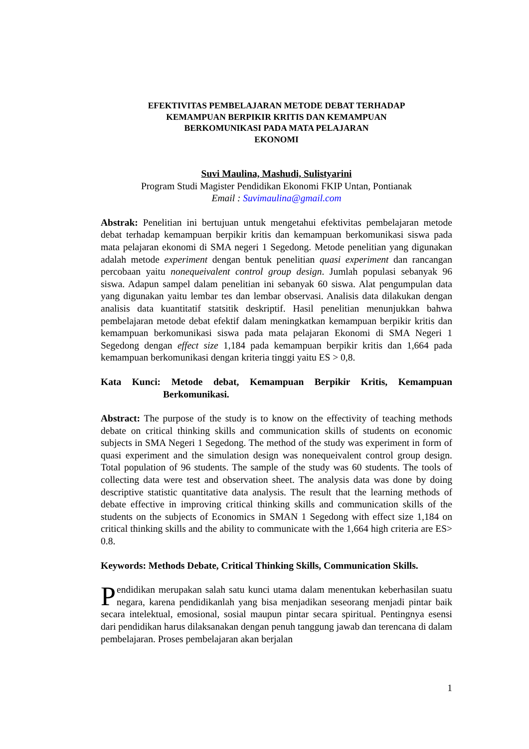EFEKTIVITAS PEMBELAJARAN METODE DEBAT TERHADAP
KEMAMPUAN BERPIKIR KRITIS DAN KEMAMPUAN
BERKOMUNIKASI PADA MATA PELAJARAN
EKONOMI
Suvi Maulina, Mashudi, Sulistyarini
Program Studi Magister Pendidikan Ekonomi FKIP Untan, Pontianak
Email : Suvimaulina@gmail.com
Abstrak: Penelitian ini bertujuan untuk mengetahui efektivitas pembelajaran metode debat terhadap kemampuan berpikir kritis dan kemampuan berkomunikasi siswa pada mata pelajaran ekonomi di SMA negeri 1 Segedong. Metode penelitian yang digunakan adalah metode experiment dengan bentuk penelitian quasi experiment dan rancangan percobaan yaitu nonequeivalent control group design. Jumlah populasi sebanyak 96 siswa. Adapun sampel dalam penelitian ini sebanyak 60 siswa. Alat pengumpulan data yang digunakan yaitu lembar tes dan lembar observasi. Analisis data dilakukan dengan analisis data kuantitatif statsitik deskriptif. Hasil penelitian menunjukkan bahwa pembelajaran metode debat efektif dalam meningkatkan kemampuan berpikir kritis dan kemampuan berkomunikasi siswa pada mata pelajaran Ekonomi di SMA Negeri 1 Segedong dengan effect size 1,184 pada kemampuan berpikir kritis dan 1,664 pada kemampuan berkomunikasi dengan kriteria tinggi yaitu ES > 0,8.
Kata Kunci: Metode debat, Kemampuan Berpikir Kritis, Kemampuan Berkomunikasi.
Abstract: The purpose of the study is to know on the effectivity of teaching methods debate on critical thinking skills and communication skills of students on economic subjects in SMA Negeri 1 Segedong. The method of the study was experiment in form of quasi experiment and the simulation design was nonequeivalent control group design. Total population of 96 students. The sample of the study was 60 students. The tools of collecting data were test and observation sheet. The analysis data was done by doing descriptive statistic quantitative data analysis. The result that the learning methods of debate effective in improving critical thinking skills and communication skills of the students on the subjects of Economics in SMAN 1 Segedong with effect size 1,184 on critical thinking skills and the ability to communicate with the 1,664 high criteria are ES> 0.8.
Keywords: Methods Debate, Critical Thinking Skills, Communication Skills.
Pendidikan merupakan salah satu kunci utama dalam menentukan keberhasilan suatu negara, karena pendidikanlah yang bisa menjadikan seseorang menjadi pintar baik secara intelektual, emosional, sosial maupun pintar secara spiritual. Pentingnya esensi dari pendidikan harus dilaksanakan dengan penuh tanggung jawab dan terencana di dalam pembelajaran. Proses pembelajaran akan berjalan
1